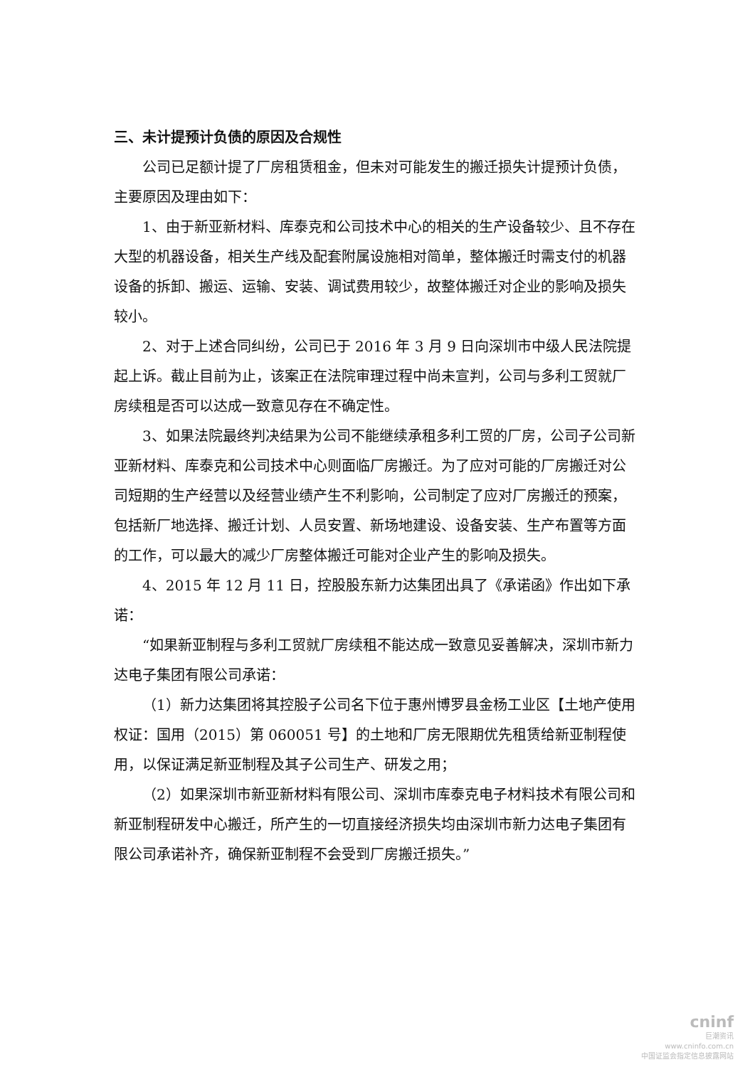三、未计提预计负债的原因及合规性
公司已足额计提了厂房租赁租金，但未对可能发生的搬迁损失计提预计负债，主要原因及理由如下：
1、由于新亚新材料、库泰克和公司技术中心的相关的生产设备较少、且不存在大型的机器设备，相关生产线及配套附属设施相对简单，整体搬迁时需支付的机器设备的拆卸、搬运、运输、安装、调试费用较少，故整体搬迁对企业的影响及损失较小。
2、对于上述合同纠纷，公司已于 2016 年 3 月 9 日向深圳市中级人民法院提起上诉。截止目前为止，该案正在法院审理过程中尚未宣判，公司与多利工贸就厂房续租是否可以达成一致意见存在不确定性。
3、如果法院最终判决结果为公司不能继续承租多利工贸的厂房，公司子公司新亚新材料、库泰克和公司技术中心则面临厂房搬迁。为了应对可能的厂房搬迁对公司短期的生产经营以及经营业绩产生不利影响，公司制定了应对厂房搬迁的预案，包括新厂地选择、搬迁计划、人员安置、新场地建设、设备安装、生产布置等方面的工作，可以最大的减少厂房整体搬迁可能对企业产生的影响及损失。
4、2015 年 12 月 11 日，控股股东新力达集团出具了《承诺函》作出如下承诺：
“如果新亚制程与多利工贸就厂房续租不能达成一致意见妥善解决，深圳市新力达电子集团有限公司承诺：
（1）新力达集团将其控股子公司名下位于惠州博罗县金杨工业区【土地产使用权证：国用（2015）第 060051 号】的土地和厂房无限期优先租赁给新亚制程使用，以保证满足新亚制程及其子公司生产、研发之用；
（2）如果深圳市新亚新材料有限公司、深圳市库泰克电子材料技术有限公司和新亚制程研发中心搬迁，所产生的一切直接经济损失均由深圳市新力达电子集团有限公司承诺补齐，确保新亚制程不会受到厂房搬迁损失。”
cninf
巨潮资讯
www.cninfo.com.cn
中国证监会指定信息披露网站